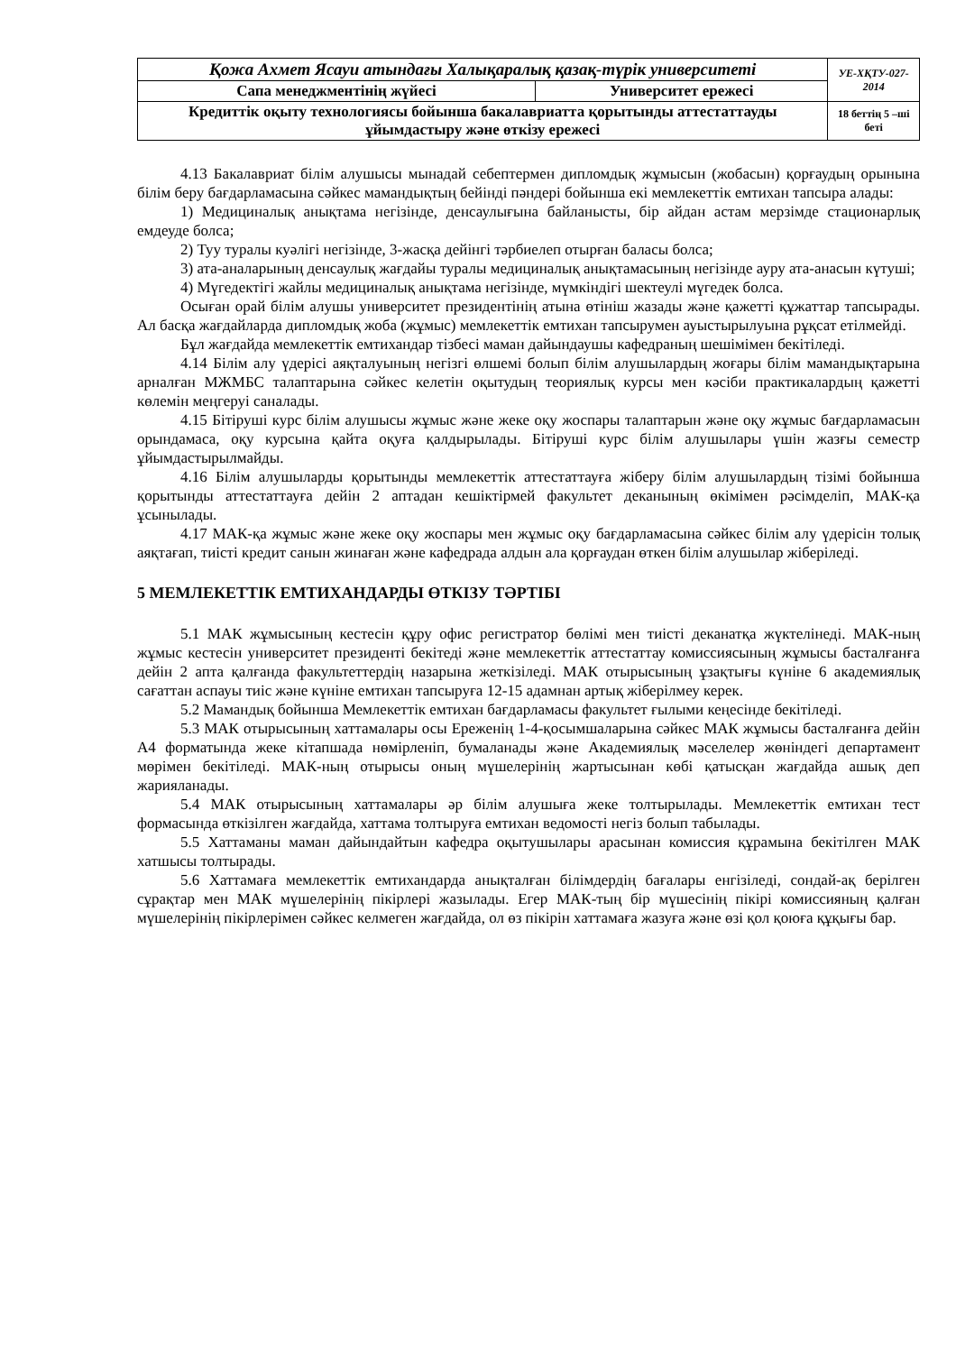| Қожа Ахмет Ясауи атындағы Халықаралық қазақ-түрік университеті | | УЕ-ХҚТУ-027-2014 |
| Сапа менеджментінің жүйесі | Университет ережесі | |
| Кредиттік оқыту технологиясы бойынша бакалавриатта қорытынды аттестаттауды ұйымдастыру және өткізу ережесі | | 18 беттің 5 –ші беті |
4.13 Бакалавриат білім алушысы мынадай себептермен дипломдық жұмысын (жобасын) қорғаудың орынына білім беру бағдарламасына сәйкес мамандықтың бейінді пәндері бойынша екі мемлекеттік емтихан тапсыра алады:
1) Медициналық анықтама негізінде, денсаулығына байланысты, бір айдан астам мерзімде стационарлық емдеуде болса;
2) Туу туралы куәлігі негізінде, 3-жасқа дейінгі тәрбиелеп отырған баласы болса;
3) ата-аналарының денсаулық жағдайы туралы медициналық анықтамасының негізінде ауру ата-анасын күтуші;
4) Мүгедектігі жайлы медициналық анықтама негізінде, мүмкіндігі шектеулі мүгедек болса.
Осыған орай білім алушы университет президентінің атына өтініш жазады және қажетті құжаттар тапсырады. Ал басқа жағдайларда дипломдық жоба (жұмыс) мемлекеттік емтихан тапсырумен ауыстырылуына рұқсат етілмейді.
Бұл жағдайда мемлекеттік емтихандар тізбесі маман дайындаушы кафедраның шешімімен бекітіледі.
4.14 Білім алу үдерісі аяқталуының негізгі өлшемі болып білім алушылардың жоғары білім мамандықтарына арналған МЖМБС талаптарына сәйкес келетін оқытудың теориялық курсы мен кәсіби практикалардың қажетті көлемін меңгеруі саналады.
4.15 Бітіруші курс білім алушысы жұмыс және жеке оқу жоспары талаптарын және оқу жұмыс бағдарламасын орындамаса, оқу курсына қайта оқуға қалдырылады. Бітіруші курс білім алушылары үшін жазғы семестр ұйымдастырылмайды.
4.16 Білім алушыларды қорытынды мемлекеттік аттестаттауға жіберу білім алушылардың тізімі бойынша қорытынды аттестаттауға дейін 2 аптадан кешіктірмей факультет деканының өкімімен рәсімделіп, МАК-қа ұсынылады.
4.17 МАК-қа жұмыс және жеке оқу жоспары мен жұмыс оқу бағдарламасына сәйкес білім алу үдерісін толық аяқтағап, тиісті кредит санын жинаған және кафедрада алдын ала қорғаудан өткен білім алушылар жіберіледі.
5 МЕМЛЕКЕТТІК ЕМТИХАНДАРДЫ ӨТКІЗУ ТӘРТІБІ
5.1 МАК жұмысының кестесін құру офис регистратор бөлімі мен тиісті деканатқа жүктелінеді. МАК-ның жұмыс кестесін университет президенті бекітеді және мемлекеттік аттестаттау комиссиясының жұмысы басталғанға дейін 2 апта қалғанда факультеттердің назарына жеткізіледі. МАК отырысының ұзақтығы күніне 6 академиялық сағаттан аспауы тиіс және күніне емтихан тапсыруға 12-15 адамнан артық жіберілмеу керек.
5.2 Мамандық бойынша Мемлекеттік емтихан бағдарламасы факультет ғылыми кеңесінде бекітіледі.
5.3 МАК отырысының хаттамалары осы Ереженің 1-4-қосымшаларына сәйкес МАК жұмысы басталғанға дейін А4 форматында жеке кітапшада нөмірленіп, бумаланады және Академиялық мәселелер жөніндегі департамент мөрімен бекітіледі. МАК-ның отырысы оның мүшелерінің жартысынан көбі қатысқан жағдайда ашық деп жарияланады.
5.4 МАК отырысының хаттамалары әр білім алушыға жеке толтырылады. Мемлекеттік емтихан тест формасында өткізілген жағдайда, хаттама толтыруға емтихан ведомості негіз болып табылады.
5.5 Хаттаманы маман дайындайтын кафедра оқытушылары арасынан комиссия құрамына бекітілген МАК хатшысы толтырады.
5.6 Хаттамаға мемлекеттік емтихандарда анықталған білімдердің бағалары енгізіледі, сондай-ақ берілген сұрақтар мен МАК мүшелерінің пікірлері жазылады. Егер МАК-тың бір мүшесінің пікірі комиссияның қалған мүшелерінің пікірлерімен сәйкес келмеген жағдайда, ол өз пікірін хаттамаға жазуға және өзі қол қоюға құқығы бар.